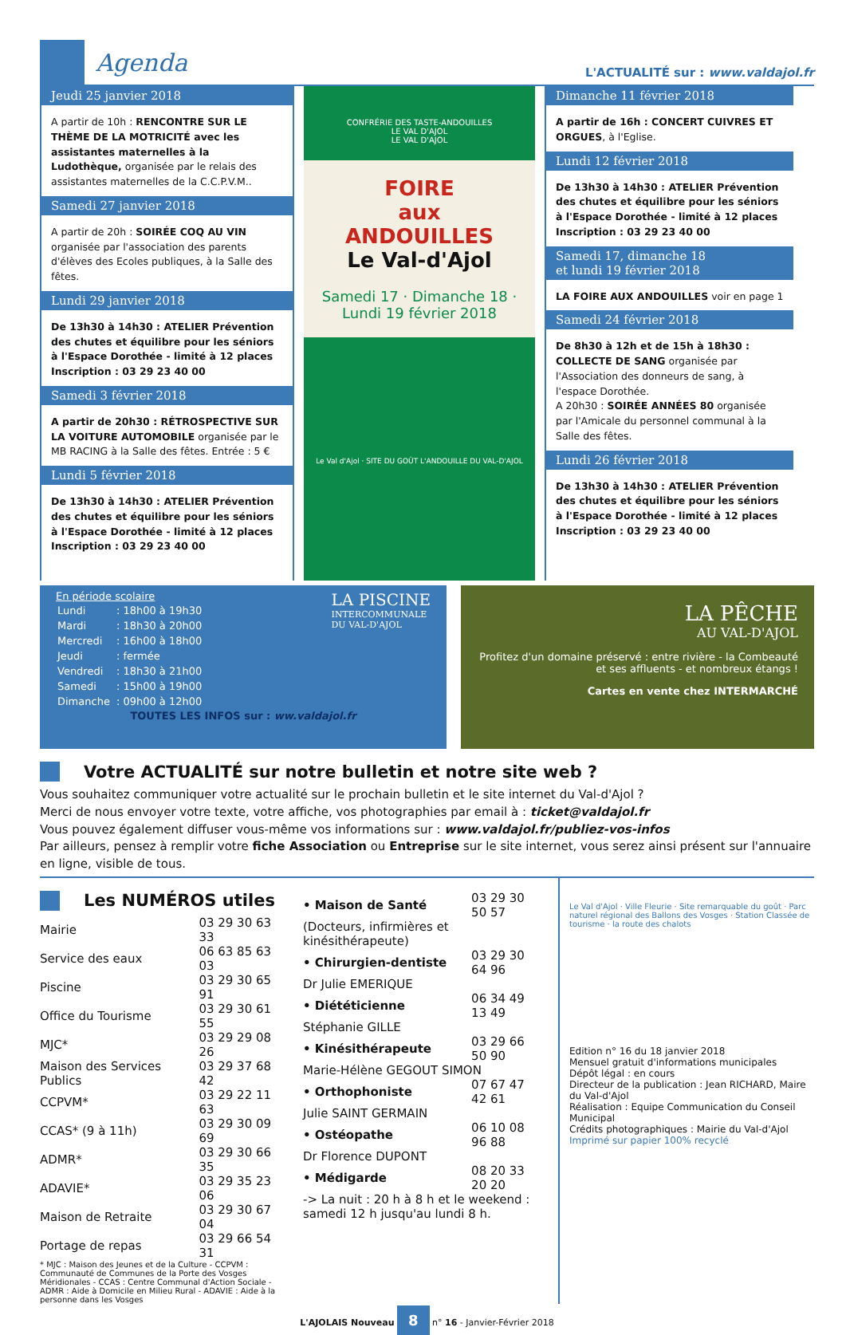Agenda
L'ACTUALITÉ sur : www.valdajol.fr
Jeudi 25 janvier 2018
A partir de 10h : RENCONTRE SUR LE THÈME DE LA MOTRICITÉ avec les assistantes maternelles à la Ludothèque, organisée par le relais des assistantes maternelles de la C.C.P.V.M..
Samedi 27 janvier 2018
A partir de 20h : SOIRÉE COQ AU VIN organisée par l'association des parents d'élèves des Ecoles publiques, à la Salle des fêtes.
Lundi 29 janvier 2018
De 13h30 à 14h30 : ATELIER Prévention des chutes et équilibre pour les séniors à l'Espace Dorothée - limité à 12 places Inscription : 03 29 23 40 00
Samedi 3 février 2018
A partir de 20h30 : RÉTROSPECTIVE SUR LA VOITURE AUTOMOBILE organisée par le MB RACING à la Salle des fêtes. Entrée : 5 €
Lundi 5 février 2018
De 13h30 à 14h30 : ATELIER Prévention des chutes et équilibre pour les séniors à l'Espace Dorothée - limité à 12 places Inscription : 03 29 23 40 00
CONFRÉRIE DES TASTE-ANDOUILLES
LE VAL D'AJOL
LE VAL D'AJOL
FOIRE
aux
ANDOUILLES
Le Val-d'Ajol
Samedi 17 · Dimanche 18 · Lundi 19 février 2018
Le Val d'Ajol · SITE DU GOÛT L'ANDOUILLE DU VAL-D'AJOL
Dimanche 11 février 2018
A partir de 16h : CONCERT CUIVRES ET ORGUES, à l'Eglise.
Lundi 12 février 2018
De 13h30 à 14h30 : ATELIER Prévention des chutes et équilibre pour les séniors à l'Espace Dorothée - limité à 12 places Inscription : 03 29 23 40 00
Samedi 17, dimanche 18
et lundi 19 février 2018
LA FOIRE AUX ANDOUILLES voir en page 1
Samedi 24 février 2018
De 8h30 à 12h et de 15h à 18h30 : COLLECTE DE SANG organisée par l'Association des donneurs de sang, à l'espace Dorothée.
A 20h30 : SOIRÉE ANNÉES 80 organisée par l'Amicale du personnel communal à la Salle des fêtes.
Lundi 26 février 2018
De 13h30 à 14h30 : ATELIER Prévention des chutes et équilibre pour les séniors à l'Espace Dorothée - limité à 12 places Inscription : 03 29 23 40 00
En période scolaire
| Lundi | : 18h00 à 19h30 |
| Mardi | : 18h30 à 20h00 |
| Mercredi | : 16h00 à 18h00 |
| Jeudi | : fermée |
| Vendredi | : 18h30 à 21h00 |
| Samedi | : 15h00 à 19h00 |
| Dimanche | : 09h00 à 12h00 |
LA PISCINE
INTERCOMMUNALE
DU VAL-D'AJOL
TOUTES LES INFOS sur : ww.valdajol.fr
LA PÊCHE
AU VAL-D'AJOL
Profitez d'un domaine préservé : entre rivière - la Combeauté et ses affluents - et nombreux étangs !
Cartes en vente chez INTERMARCHÉ
Votre ACTUALITÉ sur notre bulletin et notre site web ?
Vous souhaitez communiquer votre actualité sur le prochain bulletin et le site internet du Val-d'Ajol ?
Merci de nous envoyer votre texte, votre affiche, vos photographies par email à : ticket@valdajol.fr
Vous pouvez également diffuser vous-même vos informations sur : www.valdajol.fr/publiez-vos-infos
Par ailleurs, pensez à remplir votre fiche Association ou Entreprise sur le site internet, vous serez ainsi présent sur l'annuaire en ligne, visible de tous.
Les NUMÉROS utiles
| Mairie | 03 29 30 63 33 |
| Service des eaux | 06 63 85 63 03 |
| Piscine | 03 29 30 65 91 |
| Office du Tourisme | 03 29 30 61 55 |
| MJC* | 03 29 29 08 26 |
| Maison des Services Publics | 03 29 37 68 42 |
| CCPVM* | 03 29 22 11 63 |
| CCAS* (9 à 11h) | 03 29 30 09 69 |
| ADMR* | 03 29 30 66 35 |
| ADAVIE* | 03 29 35 23 06 |
| Maison de Retraite | 03 29 30 67 04 |
| Portage de repas | 03 29 66 54 31 |
* MJC : Maison des Jeunes et de la Culture - CCPVM : Communauté de Communes de la Porte des Vosges Méridionales - CCAS : Centre Communal d'Action Sociale - ADMR : Aide à Domicile en Milieu Rural - ADAVIE : Aide à la personne dans les Vosges
| • Maison de Santé | 03 29 30 50 57 |
| (Docteurs, infirmières et kinésithérapeute) | |
| • Chirurgien-dentiste | 03 29 30 64 96 |
| Dr Julie EMERIQUE | |
| • Diététicienne | 06 34 49 13 49 |
| Stéphanie GILLE | |
| • Kinésithérapeute | 03 29 66 50 90 |
| Marie-Hélène GEGOUT SIMON | |
| • Orthophoniste | 07 67 47 42 61 |
| Julie SAINT GERMAIN | |
| • Ostéopathe | 06 10 08 96 88 |
| Dr Florence DUPONT | |
| • Médigarde | 08 20 33 20 20 |
| -> La nuit : 20 h à 8 h et le weekend : samedi 12 h jusqu'au lundi 8 h. | |
Le Val d'Ajol · Ville Fleurie · Site remarquable du goût · Parc naturel régional des Ballons des Vosges · Station Classée de tourisme · la route des chalots
Edition n° 16 du 18 janvier 2018
Mensuel gratuit d'informations municipales
Dépôt légal : en cours
Directeur de la publication : Jean RICHARD, Maire du Val-d'Ajol
Réalisation : Equipe Communication du Conseil Municipal
Crédits photographiques : Mairie du Val-d'Ajol
Imprimé sur papier 100% recyclé
L'AJOLAIS Nouveau 8 n° 16 - Janvier-Février 2018